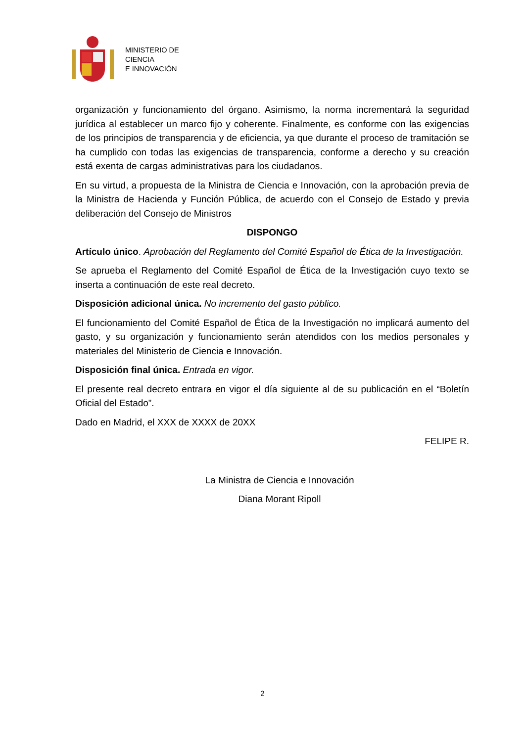MINISTERIO DE
CIENCIA
E INNOVACIÓN
organización y funcionamiento del órgano. Asimismo, la norma incrementará la seguridad jurídica al establecer un marco fijo y coherente. Finalmente, es conforme con las exigencias de los principios de transparencia y de eficiencia, ya que durante el proceso de tramitación se ha cumplido con todas las exigencias de transparencia, conforme a derecho y su creación está exenta de cargas administrativas para los ciudadanos.
En su virtud, a propuesta de la Ministra de Ciencia e Innovación, con la aprobación previa de la Ministra de Hacienda y Función Pública, de acuerdo con el Consejo de Estado y previa deliberación del Consejo de Ministros
DISPONGO
Artículo único. Aprobación del Reglamento del Comité Español de Ética de la Investigación.
Se aprueba el Reglamento del Comité Español de Ética de la Investigación cuyo texto se inserta a continuación de este real decreto.
Disposición adicional única. No incremento del gasto público.
El funcionamiento del Comité Español de Ética de la Investigación no implicará aumento del gasto, y su organización y funcionamiento serán atendidos con los medios personales y materiales del Ministerio de Ciencia e Innovación.
Disposición final única. Entrada en vigor.
El presente real decreto entrara en vigor el día siguiente al de su publicación en el “Boletín Oficial del Estado”.
Dado en Madrid, el XXX de XXXX de 20XX
FELIPE R.
La Ministra de Ciencia e Innovación
Diana Morant Ripoll
2